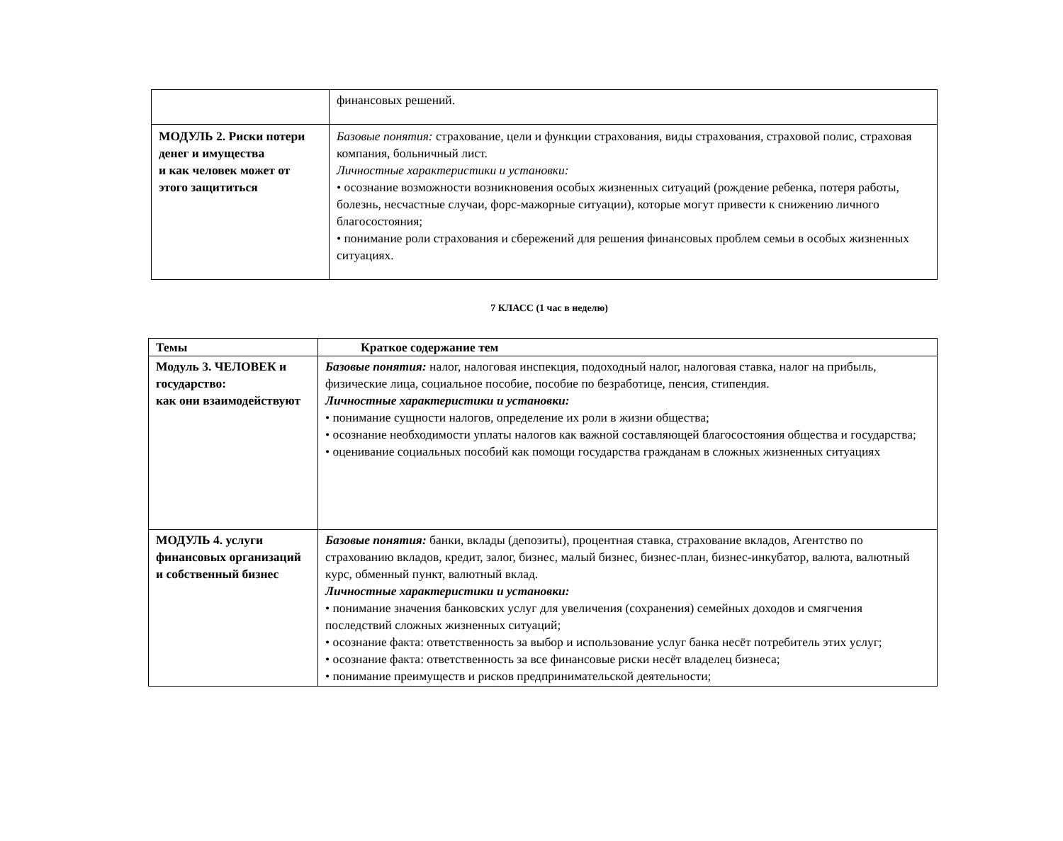| | финансовых решений. |
| МОДУЛЬ 2. Риски потери денег и имущества и как человек может от этого защититься | Базовые понятия: страхование, цели и функции страхования, виды страхования, страховой полис, страховая компания, больничный лист. Личностные характеристики и установки: • осознание возможности возникновения особых жизненных ситуаций (рождение ребенка, потеря работы, болезнь, несчастные случаи, форс-мажорные ситуации), которые могут привести к снижению личного благосостояния; • понимание роли страхования и сбережений для решения финансовых проблем семьи в особых жизненных ситуациях. |
7 КЛАСС (1 час в неделю)
| Темы | Краткое содержание тем |
| --- | --- |
| Модуль 3. ЧЕЛОВЕК и государство: как они взаимодействуют | Базовые понятия: налог, налоговая инспекция, подоходный налог, налоговая ставка, налог на прибыль, физические лица, социальное пособие, пособие по безработице, пенсия, стипендия. Личностные характеристики и установки: • понимание сущности налогов, определение их роли в жизни общества; • осознание необходимости уплаты налогов как важной составляющей благосостояния общества и государства; • оценивание социальных пособий как помощи государства гражданам в сложных жизненных ситуациях |
| МОДУЛЬ 4. услуги финансовых организаций и собственный бизнес | Базовые понятия: банки, вклады (депозиты), процентная ставка, страхование вкладов, Агентство по страхованию вкладов, кредит, залог, бизнес, малый бизнес, бизнес-план, бизнес-инкубатор, валюта, валютный курс, обменный пункт, валютный вклад. Личностные характеристики и установки: • понимание значения банковских услуг для увеличения (сохранения) семейных доходов и смягчения последствий сложных жизненных ситуаций; • осознание факта: ответственность за выбор и использование услуг банка несёт потребитель этих услуг; • осознание факта: ответственность за все финансовые риски несёт владелец бизнеса; • понимание преимуществ и рисков предпринимательской деятельности; |